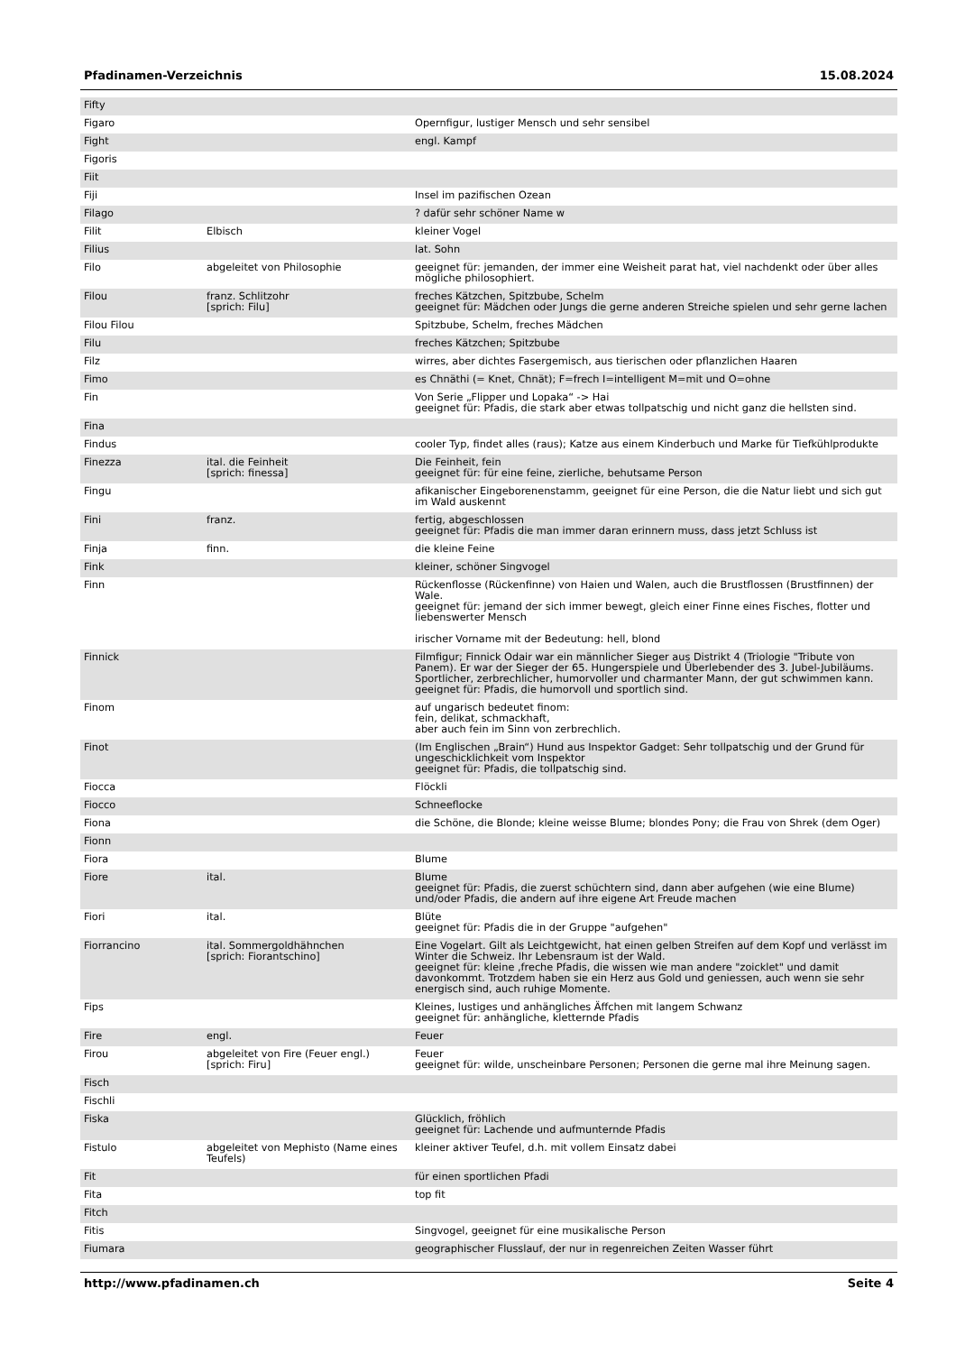Pfadinamen-Verzeichnis 15.08.2024
| Fifty | | |
| Figaro | | Opernfigur, lustiger Mensch und sehr sensibel |
| Fight | | engl. Kampf |
| Figoris | | |
| Fiit | | |
| Fiji | | Insel im pazifischen Ozean |
| Filago | | ? dafür sehr schöner Name w |
| Filit | Elbisch | kleiner Vogel |
| Filius | | lat. Sohn |
| Filo | abgeleitet von Philosophie | geeignet für: jemanden, der immer eine Weisheit parat hat, viel nachdenkt oder über alles mögliche philosophiert. |
| Filou | franz. Schlitzohr [sprich: Filu] | freches Kätzchen, Spitzbube, Schelm geeignet für: Mädchen oder Jungs die gerne anderen Streiche spielen und sehr gerne lachen |
| Filou Filou | | Spitzbube, Schelm, freches Mädchen |
| Filu | | freches Kätzchen; Spitzbube |
| Filz | | wirres, aber dichtes Fasergemisch, aus tierischen oder pflanzlichen Haaren |
| Fimo | | es Chnäthi (= Knet, Chnät); F=frech I=intelligent M=mit und O=ohne |
| Fin | | Von Serie „Flipper und Lopaka“ -> Hai geeignet für: Pfadis, die stark aber etwas tollpatschig und nicht ganz die hellsten sind. |
| Fina | | |
| Findus | | cooler Typ, findet alles (raus); Katze aus einem Kinderbuch und Marke für Tiefkühlprodukte |
| Finezza | ital. die Feinheit [sprich: finessa] | Die Feinheit, fein geeignet für: für eine feine, zierliche, behutsame Person |
| Fingu | | afikanischer Eingeborenenstamm, geeignet für eine Person, die die Natur liebt und sich gut im Wald auskennt |
| Fini | franz. | fertig, abgeschlossen geeignet für: Pfadis die man immer daran erinnern muss, dass jetzt Schluss ist |
| Finja | finn. | die kleine Feine |
| Fink | | kleiner, schöner Singvogel |
| Finn | | Rückenflosse (Rückenfinne) von Haien und Walen, auch die Brustflossen (Brustfinnen) der Wale. geeignet für: jemand der sich immer bewegt, gleich einer Finne eines Fisches, flotter und liebenswerter Mensch irischer Vorname mit der Bedeutung: hell, blond |
| Finnick | | Filmfigur; Finnick Odair war ein männlicher Sieger aus Distrikt 4 (Triologie "Tribute von Panem). Er war der Sieger der 65. Hungerspiele und Überlebender des 3. Jubel-Jubiläums. Sportlicher, zerbrechlicher, humorvoller und charmanter Mann, der gut schwimmen kann. geeignet für: Pfadis, die humorvoll und sportlich sind. |
| Finom | | auf ungarisch bedeutet finom: fein, delikat, schmackhaft, aber auch fein im Sinn von zerbrechlich. |
| Finot | | (Im Englischen „Brain“) Hund aus Inspektor Gadget: Sehr tollpatschig und der Grund für ungeschicklichkeit vom Inspektor geeignet für: Pfadis, die tollpatschig sind. |
| Fiocca | | Flöckli |
| Fiocco | | Schneeflocke |
| Fiona | | die Schöne, die Blonde; kleine weisse Blume; blondes Pony; die Frau von Shrek (dem Oger) |
| Fionn | | |
| Fiora | | Blume |
| Fiore | ital. | Blume geeignet für: Pfadis, die zuerst schüchtern sind, dann aber aufgehen (wie eine Blume) und/oder Pfadis, die andern auf ihre eigene Art Freude machen |
| Fiori | ital. | Blüte geeignet für: Pfadis die in der Gruppe "aufgehen" |
| Fiorrancino | ital. Sommergoldhähnchen [sprich: Fiorantschino] | Eine Vogelart. Gilt als Leichtgewicht, hat einen gelben Streifen auf dem Kopf und verlässt im Winter die Schweiz. Ihr Lebensraum ist der Wald. geeignet für: kleine ,freche Pfadis, die wissen wie man andere "zoicklet" und damit davonkommt. Trotzdem haben sie ein Herz aus Gold und geniessen, auch wenn sie sehr energisch sind, auch ruhige Momente. |
| Fips | | Kleines, lustiges und anhängliches Äffchen mit langem Schwanz geeignet für: anhängliche, kletternde Pfadis |
| Fire | engl. | Feuer |
| Firou | abgeleitet von Fire (Feuer engl.) [sprich: Firu] | Feuer geeignet für: wilde, unscheinbare Personen; Personen die gerne mal ihre Meinung sagen. |
| Fisch | | |
| Fischli | | |
| Fiska | | Glücklich, fröhlich geeignet für: Lachende und aufmunternde Pfadis |
| Fistulo | abgeleitet von Mephisto (Name eines Teufels) | kleiner aktiver Teufel, d.h. mit vollem Einsatz dabei |
| Fit | | für einen sportlichen Pfadi |
| Fita | | top fit |
| Fitch | | |
| Fitis | | Singvogel, geeignet für eine musikalische Person |
| Fiumara | | geographischer Flusslauf, der nur in regenreichen Zeiten Wasser führt |
http://www.pfadinamen.ch Seite 4